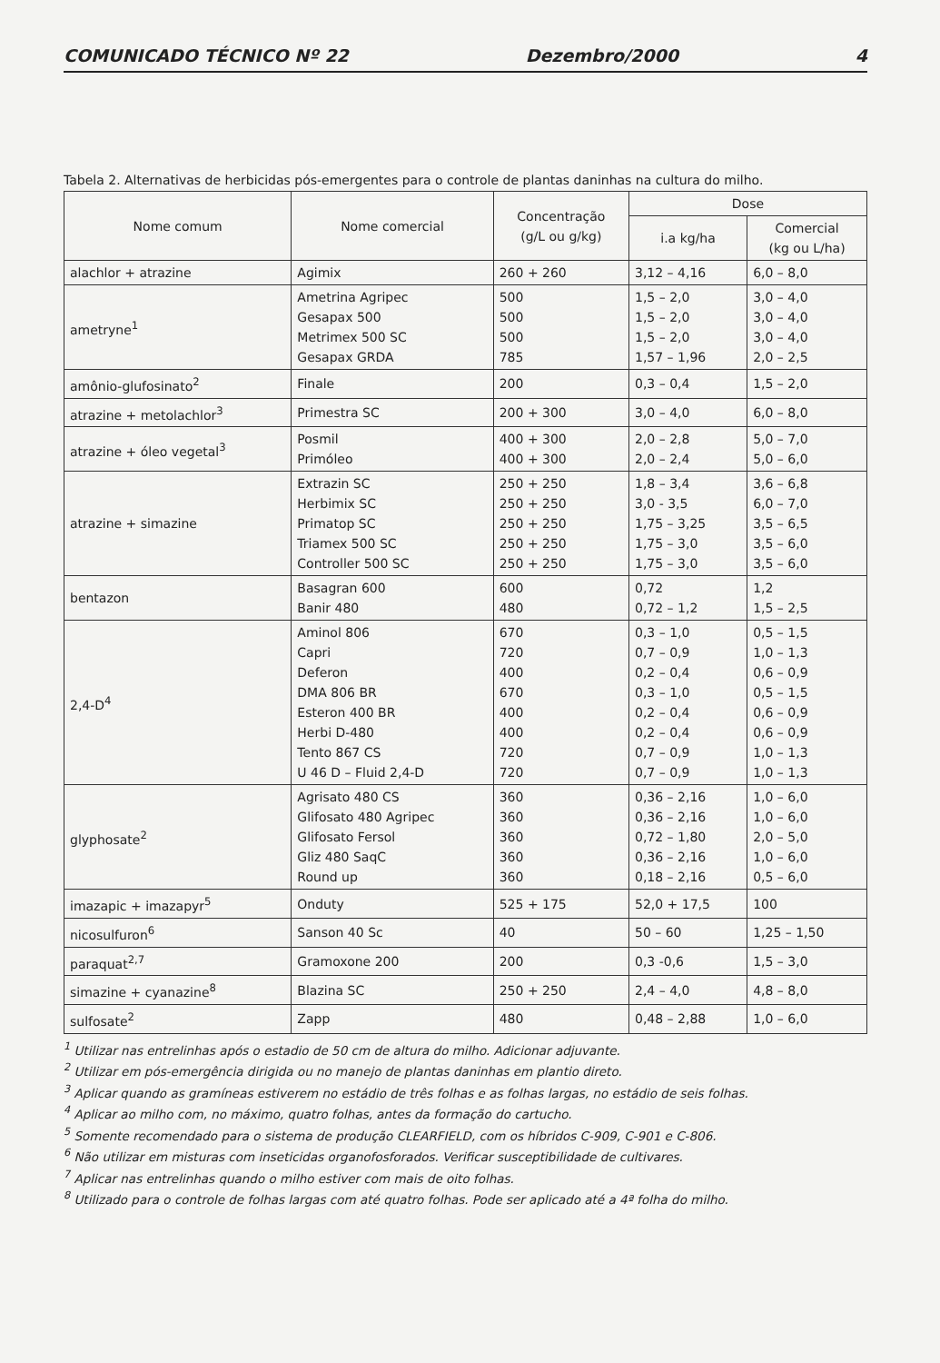COMUNICADO TÉCNICO Nº 22 Dezembro/2000 4
Tabela 2. Alternativas de herbicidas pós-emergentes para o controle de plantas daninhas na cultura do milho.
| Nome comum | Nome comercial | Concentração (g/L ou g/kg) | Dose | |
| --- | --- | --- | --- | --- |
| | | | i.a kg/ha | Comercial (kg ou L/ha) |
| alachlor + atrazine | Agimix | 260 + 260 | 3,12 – 4,16 | 6,0 – 8,0 |
| ametryne<sup>1</sup> | Ametrina Agripec Gesapax 500 Metrimex 500 SC Gesapax GRDA | 500 500 500 785 | 1,5 – 2,0 1,5 – 2,0 1,5 – 2,0 1,57 – 1,96 | 3,0 – 4,0 3,0 – 4,0 3,0 – 4,0 2,0 – 2,5 |
| amônio-glufosinato<sup>2</sup> | Finale | 200 | 0,3 – 0,4 | 1,5 – 2,0 |
| atrazine + metolachlor<sup>3</sup> | Primestra SC | 200 + 300 | 3,0 – 4,0 | 6,0 – 8,0 |
| atrazine + óleo vegetal<sup>3</sup> | Posmil Primóleo | 400 + 300 400 + 300 | 2,0 – 2,8 2,0 – 2,4 | 5,0 – 7,0 5,0 – 6,0 |
| atrazine + simazine | Extrazin SC Herbimix SC Primatop SC Triamex 500 SC Controller 500 SC | 250 + 250 250 + 250 250 + 250 250 + 250 250 + 250 | 1,8 – 3,4 3,0 - 3,5 1,75 – 3,25 1,75 – 3,0 1,75 – 3,0 | 3,6 – 6,8 6,0 – 7,0 3,5 – 6,5 3,5 – 6,0 3,5 – 6,0 |
| bentazon | Basagran 600 Banir 480 | 600 480 | 0,72 0,72 – 1,2 | 1,2 1,5 – 2,5 |
| 2,4-D<sup>4</sup> | Aminol 806 Capri Deferon DMA 806 BR Esteron 400 BR Herbi D-480 Tento 867 CS U 46 D – Fluid 2,4-D | 670 720 400 670 400 400 720 720 | 0,3 – 1,0 0,7 – 0,9 0,2 – 0,4 0,3 – 1,0 0,2 – 0,4 0,2 – 0,4 0,7 – 0,9 0,7 – 0,9 | 0,5 – 1,5 1,0 – 1,3 0,6 – 0,9 0,5 – 1,5 0,6 – 0,9 0,6 – 0,9 1,0 – 1,3 1,0 – 1,3 |
| glyphosate<sup>2</sup> | Agrisato 480 CS Glifosato 480 Agripec Glifosato Fersol Gliz 480 SaqC Round up | 360 360 360 360 360 | 0,36 – 2,16 0,36 – 2,16 0,72 – 1,80 0,36 – 2,16 0,18 – 2,16 | 1,0 – 6,0 1,0 – 6,0 2,0 – 5,0 1,0 – 6,0 0,5 – 6,0 |
| imazapic + imazapyr<sup>5</sup> | Onduty | 525 + 175 | 52,0 + 17,5 | 100 |
| nicosulfuron<sup>6</sup> | Sanson 40 Sc | 40 | 50 – 60 | 1,25 – 1,50 |
| paraquat<sup>2,7</sup> | Gramoxone 200 | 200 | 0,3 -0,6 | 1,5 – 3,0 |
| simazine + cyanazine<sup>8</sup> | Blazina SC | 250 + 250 | 2,4 – 4,0 | 4,8 – 8,0 |
| sulfosate<sup>2</sup> | Zapp | 480 | 0,48 – 2,88 | 1,0 – 6,0 |
<sup>1</sup> Utilizar nas entrelinhas após o estadio de 50 cm de altura do milho. Adicionar adjuvante.
<sup>2</sup> Utilizar em pós-emergência dirigida ou no manejo de plantas daninhas em plantio direto.
<sup>3</sup> Aplicar quando as gramíneas estiverem no estádio de três folhas e as folhas largas, no estádio de seis folhas.
<sup>4</sup> Aplicar ao milho com, no máximo, quatro folhas, antes da formação do cartucho.
<sup>5</sup> Somente recomendado para o sistema de produção CLEARFIELD, com os híbridos C-909, C-901 e C-806.
<sup>6</sup> Não utilizar em misturas com inseticidas organofosforados. Verificar susceptibilidade de cultivares.
<sup>7</sup> Aplicar nas entrelinhas quando o milho estiver com mais de oito folhas.
<sup>8</sup> Utilizado para o controle de folhas largas com até quatro folhas. Pode ser aplicado até a 4ª folha do milho.